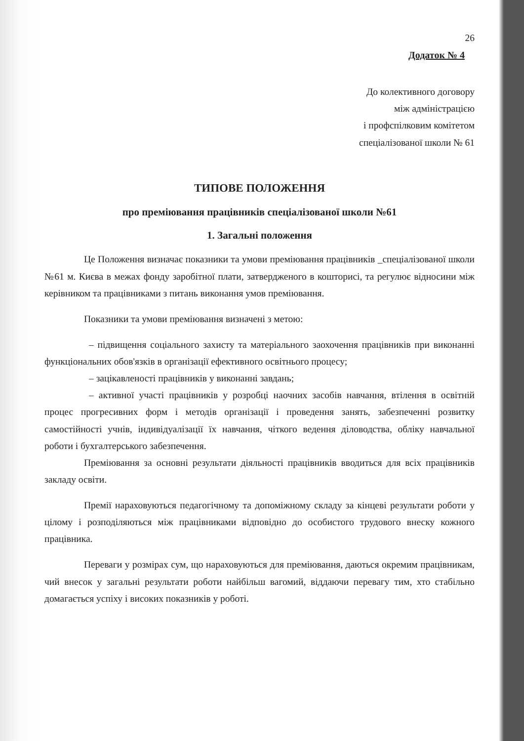26
Додаток № 4
До колективного договору
між адміністрацією
і профспілковим комітетом
спеціалізованої школи № 61
ТИПОВЕ ПОЛОЖЕННЯ
про преміювання працівників спеціалізованої школи №61
1. Загальні положення
Це Положення визначає показники та умови преміювання працівників _спеціалізованої школи №61 м. Києва в межах фонду заробітної плати, затвердженого в кошторисі, та регулює відносини між керівником та працівниками з питань виконання умов преміювання.
Показники та умови преміювання визначені з метою:
– підвищення соціального захисту та матеріального заохочення працівників при виконанні функціональних обов'язків в організації ефективного освітнього процесу;
– зацікавленості працівників у виконанні завдань;
– активної участі працівників у розробці наочних засобів навчання, втілення в освітній процес прогресивних форм і методів організації і проведення занять, забезпеченні розвитку самостійності учнів, індивідуалізації їх навчання, чіткого ведення діловодства, обліку навчальної роботи і бухгалтерського забезпечення.
Преміювання за основні результати діяльності працівників вводиться для всіх працівників закладу освіти.
Премії нараховуються педагогічному та допоміжному складу за кінцеві результати роботи у цілому і розподіляються між працівниками відповідно до особистого трудового внеску кожного працівника.
Переваги у розмірах сум, що нараховуються для преміювання, даються окремим працівникам, чий внесок у загальні результати роботи найбільш вагомий, віддаючи перевагу тим, хто стабільно домагається успіху і високих показників у роботі.